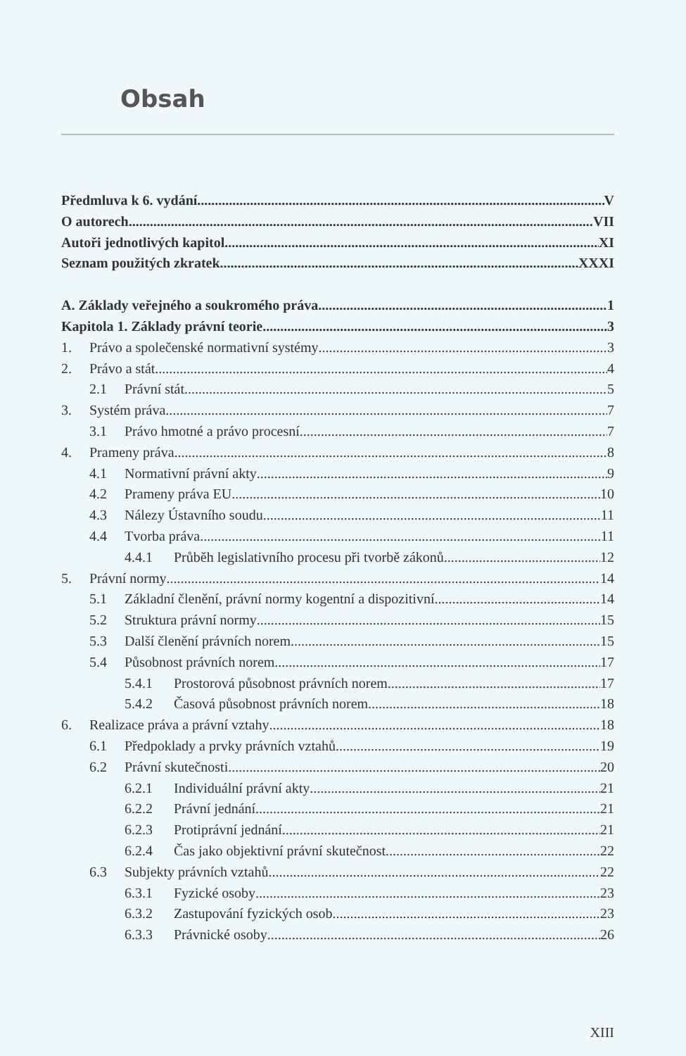Obsah
Předmluva k 6. vydání V
O autorech VII
Autoři jednotlivých kapitol XI
Seznam použitých zkratek XXXI
A. Základy veřejného a soukromého práva 1
Kapitola 1. Základy právní teorie 3
1. Právo a společenské normativní systémy 3
2. Právo a stát 4
2.1 Právní stát 5
3. Systém práva 7
3.1 Právo hmotné a právo procesní 7
4. Prameny práva 8
4.1 Normativní právní akty 9
4.2 Prameny práva EU 10
4.3 Nálezy Ústavního soudu 11
4.4 Tvorba práva 11
4.4.1 Průběh legislativního procesu při tvorbě zákonů 12
5. Právní normy 14
5.1 Základní členění, právní normy kogentní a dispozitivní 14
5.2 Struktura právní normy 15
5.3 Další členění právních norem 15
5.4 Působnost právních norem 17
5.4.1 Prostorová působnost právních norem 17
5.4.2 Časová působnost právních norem 18
6. Realizace práva a právní vztahy 18
6.1 Předpoklady a prvky právních vztahů 19
6.2 Právní skutečnosti 20
6.2.1 Individuální právní akty 21
6.2.2 Právní jednání 21
6.2.3 Protiprávní jednání 21
6.2.4 Čas jako objektivní právní skutečnost 22
6.3 Subjekty právních vztahů 22
6.3.1 Fyzické osoby 23
6.3.2 Zastupování fyzických osob 23
6.3.3 Právnické osoby 26
XIII